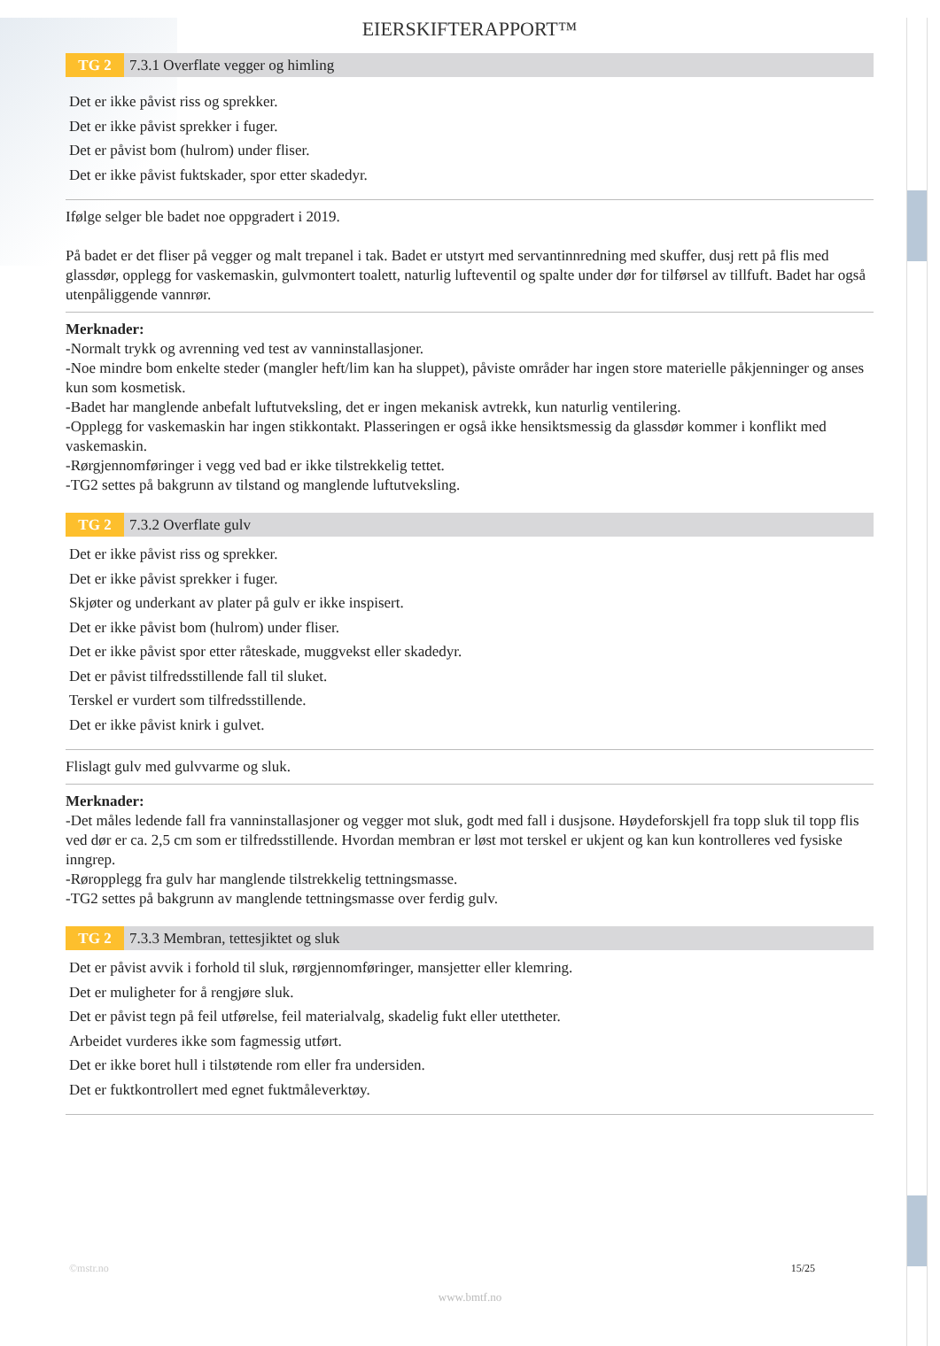EIERSKIFTERAPPORT™
TG 2
7.3.1 Overflate vegger og himling
Det er ikke påvist riss og sprekker.
Det er ikke påvist sprekker i fuger.
Det er påvist bom (hulrom) under fliser.
Det er ikke påvist fuktskader, spor etter skadedyr.
Ifølge selger ble badet noe oppgradert i 2019.
På badet er det fliser på vegger og malt trepanel i tak. Badet er utstyrt med servantinnredning med skuffer, dusj rett på flis med glassdør, opplegg for vaskemaskin, gulvmontert toalett, naturlig lufteventil og spalte under dør for tilførsel av tillfuft. Badet har også utenpåliggende vannrør.
Merknader:
-Normalt trykk og avrenning ved test av vanninstallasjoner.
-Noe mindre bom enkelte steder (mangler heft/lim kan ha sluppet), påviste områder har ingen store materielle påkjenninger og anses kun som kosmetisk.
-Badet har manglende anbefalt luftutveksling, det er ingen mekanisk avtrekk, kun naturlig ventilering.
-Opplegg for vaskemaskin har ingen stikkontakt. Plasseringen er også ikke hensiktsmessig da glassdør kommer i konflikt med vaskemaskin.
-Rørgjennomføringer i vegg ved bad er ikke tilstrekkelig tettet.
-TG2 settes på bakgrunn av tilstand og manglende luftutveksling.
TG 2
7.3.2 Overflate gulv
Det er ikke påvist riss og sprekker.
Det er ikke påvist sprekker i fuger.
Skjøter og underkant av plater på gulv er ikke inspisert.
Det er ikke påvist bom (hulrom) under fliser.
Det er ikke påvist spor etter råteskade, muggvekst eller skadedyr.
Det er påvist tilfredsstillende fall til sluket.
Terskel er vurdert som tilfredsstillende.
Det er ikke påvist knirk i gulvet.
Flislagt gulv med gulvvarme og sluk.
Merknader:
-Det måles ledende fall fra vanninstallasjoner og vegger mot sluk, godt med fall i dusjsone. Høydeforskjell fra topp sluk til topp flis ved dør er ca. 2,5 cm som er tilfredsstillende. Hvordan membran er løst mot terskel er ukjent og kan kun kontrolleres ved fysiske inngrep.
-Røropplegg fra gulv har manglende tilstrekkelig tettningsmasse.
-TG2 settes på bakgrunn av manglende tettningsmasse over ferdig gulv.
TG 2
7.3.3 Membran, tettesjiktet og sluk
Det er påvist avvik i forhold til sluk, rørgjennomføringer, mansjetter eller klemring.
Det er muligheter for å rengjøre sluk.
Det er påvist tegn på feil utførelse, feil materialvalg, skadelig fukt eller utettheter.
Arbeidet vurderes ikke som fagmessig utført.
Det er ikke boret hull i tilstøtende rom eller fra undersiden.
Det er fuktkontrollert med egnet fuktmåleverktøy.
©mstr.no 15/25
www.bmtf.no